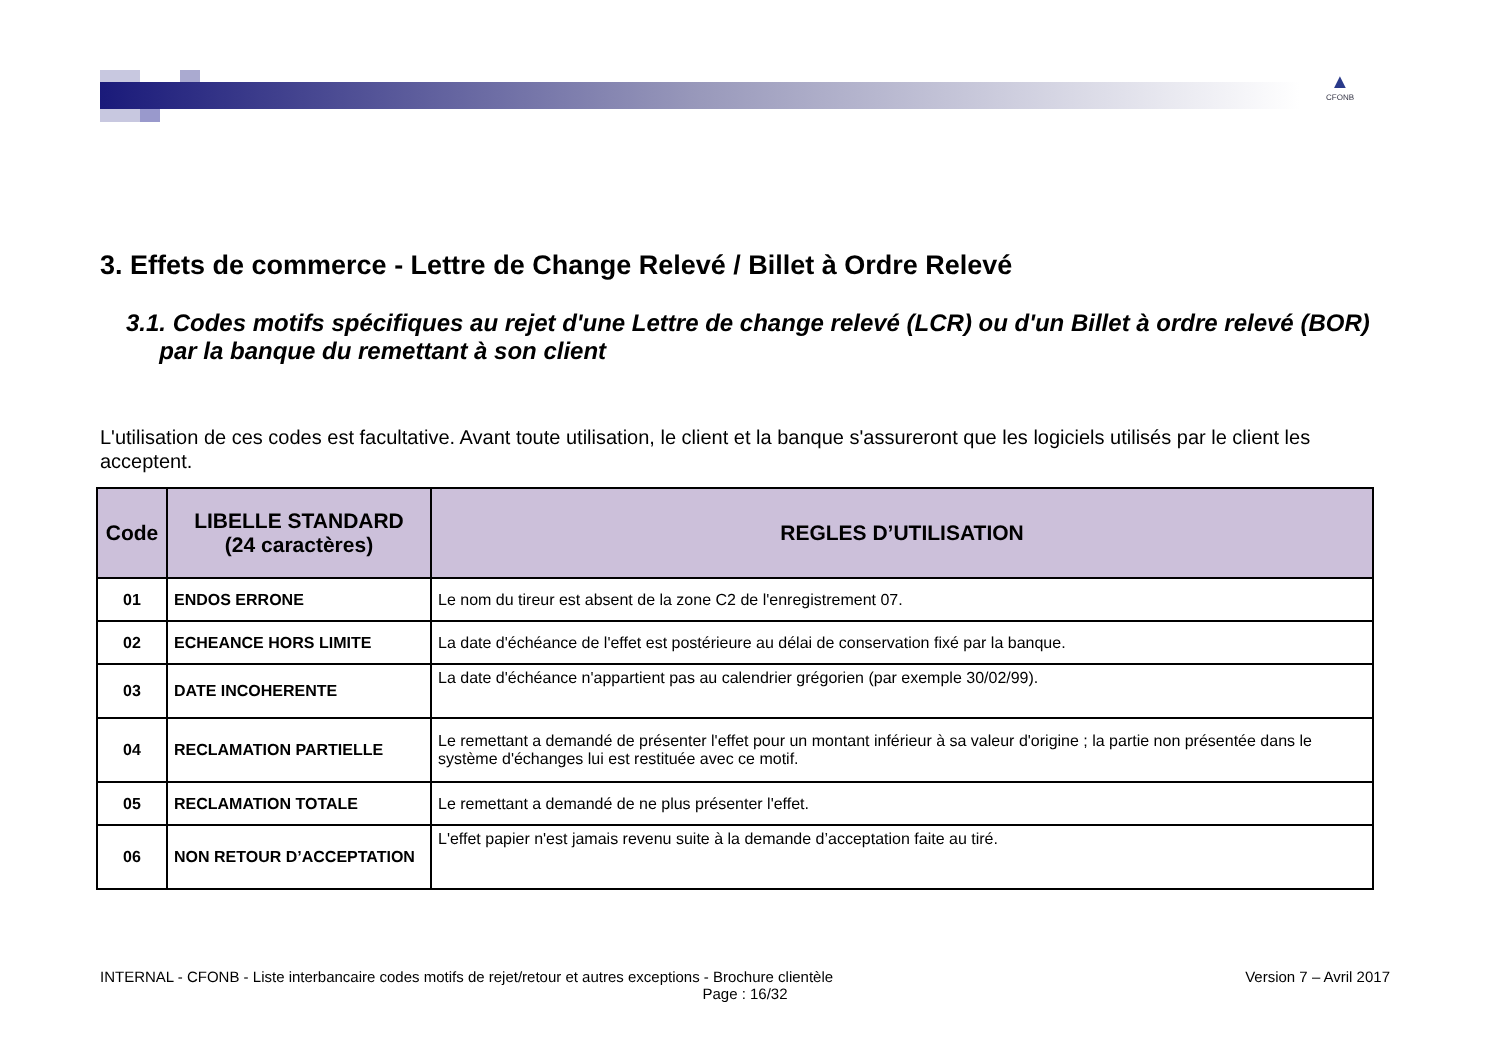▲
CFONB
3. Effets de commerce - Lettre de Change Relevé / Billet à Ordre Relevé
3.1. Codes motifs spécifiques au rejet d'une Lettre de change relevé (LCR) ou d'un Billet à ordre relevé (BOR)
par la banque du remettant à son client
L'utilisation de ces codes est facultative. Avant toute utilisation, le client et la banque s'assureront que les logiciels utilisés par le client les acceptent.
| Code | LIBELLE STANDARD (24 caractères) | REGLES D’UTILISATION |
| --- | --- | --- |
| 01 | ENDOS ERRONE | Le nom du tireur est absent de la zone C2 de l'enregistrement 07. |
| 02 | ECHEANCE HORS LIMITE | La date d'échéance de l'effet est postérieure au délai de conservation fixé par la banque. |
| 03 | DATE INCOHERENTE | La date d'échéance n'appartient pas au calendrier grégorien (par exemple 30/02/99). |
| 04 | RECLAMATION PARTIELLE | Le remettant a demandé de présenter l'effet pour un montant inférieur à sa valeur d'origine ; la partie non présentée dans le système d'échanges lui est restituée avec ce motif. |
| 05 | RECLAMATION TOTALE | Le remettant a demandé de ne plus présenter l'effet. |
| 06 | NON RETOUR D’ACCEPTATION | L'effet papier n'est jamais revenu suite à la demande d’acceptation faite au tiré. |
INTERNAL - CFONB - Liste interbancaire codes motifs de rejet/retour et autres exceptions - Brochure clientèle Version 7 – Avril 2017
Page : 16/32